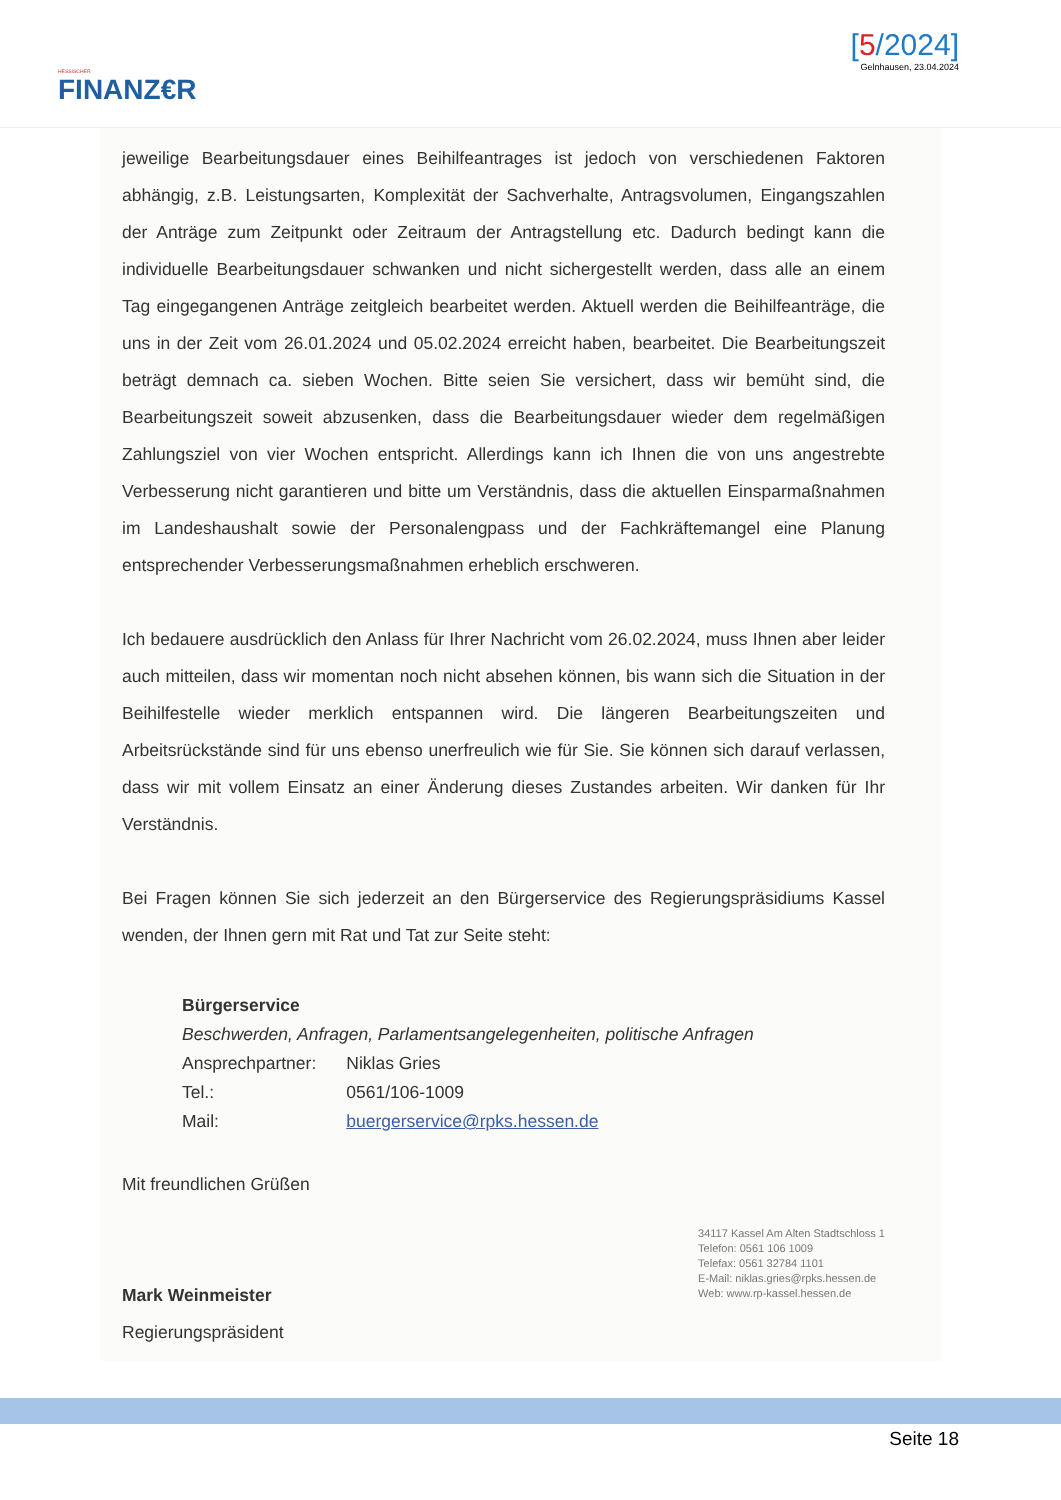HESSISCHER
FINANZ€R
[5/2024]
Gelnhausen, 23.04.2024
jeweilige Bearbeitungsdauer eines Beihilfeantrages ist jedoch von verschiedenen Faktoren abhängig, z.B. Leistungsarten, Komplexität der Sachverhalte, Antragsvolumen, Eingangszahlen der Anträge zum Zeitpunkt oder Zeitraum der Antragstellung etc. Dadurch bedingt kann die individuelle Bearbeitungsdauer schwanken und nicht sichergestellt werden, dass alle an einem Tag eingegangenen Anträge zeitgleich bearbeitet werden. Aktuell werden die Beihilfeanträge, die uns in der Zeit vom 26.01.2024 und 05.02.2024 erreicht haben, bearbeitet. Die Bearbeitungszeit beträgt demnach ca. sieben Wochen. Bitte seien Sie versichert, dass wir bemüht sind, die Bearbeitungszeit soweit abzusenken, dass die Bearbeitungsdauer wieder dem regelmäßigen Zahlungsziel von vier Wochen entspricht. Allerdings kann ich Ihnen die von uns angestrebte Verbesserung nicht garantieren und bitte um Verständnis, dass die aktuellen Einsparmaßnahmen im Landeshaushalt sowie der Personalengpass und der Fachkräftemangel eine Planung entsprechender Verbesserungsmaßnahmen erheblich erschweren.
Ich bedauere ausdrücklich den Anlass für Ihrer Nachricht vom 26.02.2024, muss Ihnen aber leider auch mitteilen, dass wir momentan noch nicht absehen können, bis wann sich die Situation in der Beihilfestelle wieder merklich entspannen wird. Die längeren Bearbeitungszeiten und Arbeitsrückstände sind für uns ebenso unerfreulich wie für Sie. Sie können sich darauf verlassen, dass wir mit vollem Einsatz an einer Änderung dieses Zustandes arbeiten. Wir danken für Ihr Verständnis.
Bei Fragen können Sie sich jederzeit an den Bürgerservice des Regierungspräsidiums Kassel wenden, der Ihnen gern mit Rat und Tat zur Seite steht:
Bürgerservice
Beschwerden, Anfragen, Parlamentsangelegenheiten, politische Anfragen
| Ansprechpartner: | Niklas Gries |
| Tel.: | 0561/106-1009 |
| Mail: | buergerservice@rpks.hessen.de |
Mit freundlichen Grüßen
Mark Weinmeister
Regierungspräsident
34117 Kassel Am Alten Stadtschloss 1
Telefon: 0561 106 1009
Telefax: 0561 32784 1101
E-Mail: niklas.gries@rpks.hessen.de
Web: www.rp-kassel.hessen.de
Seite 18